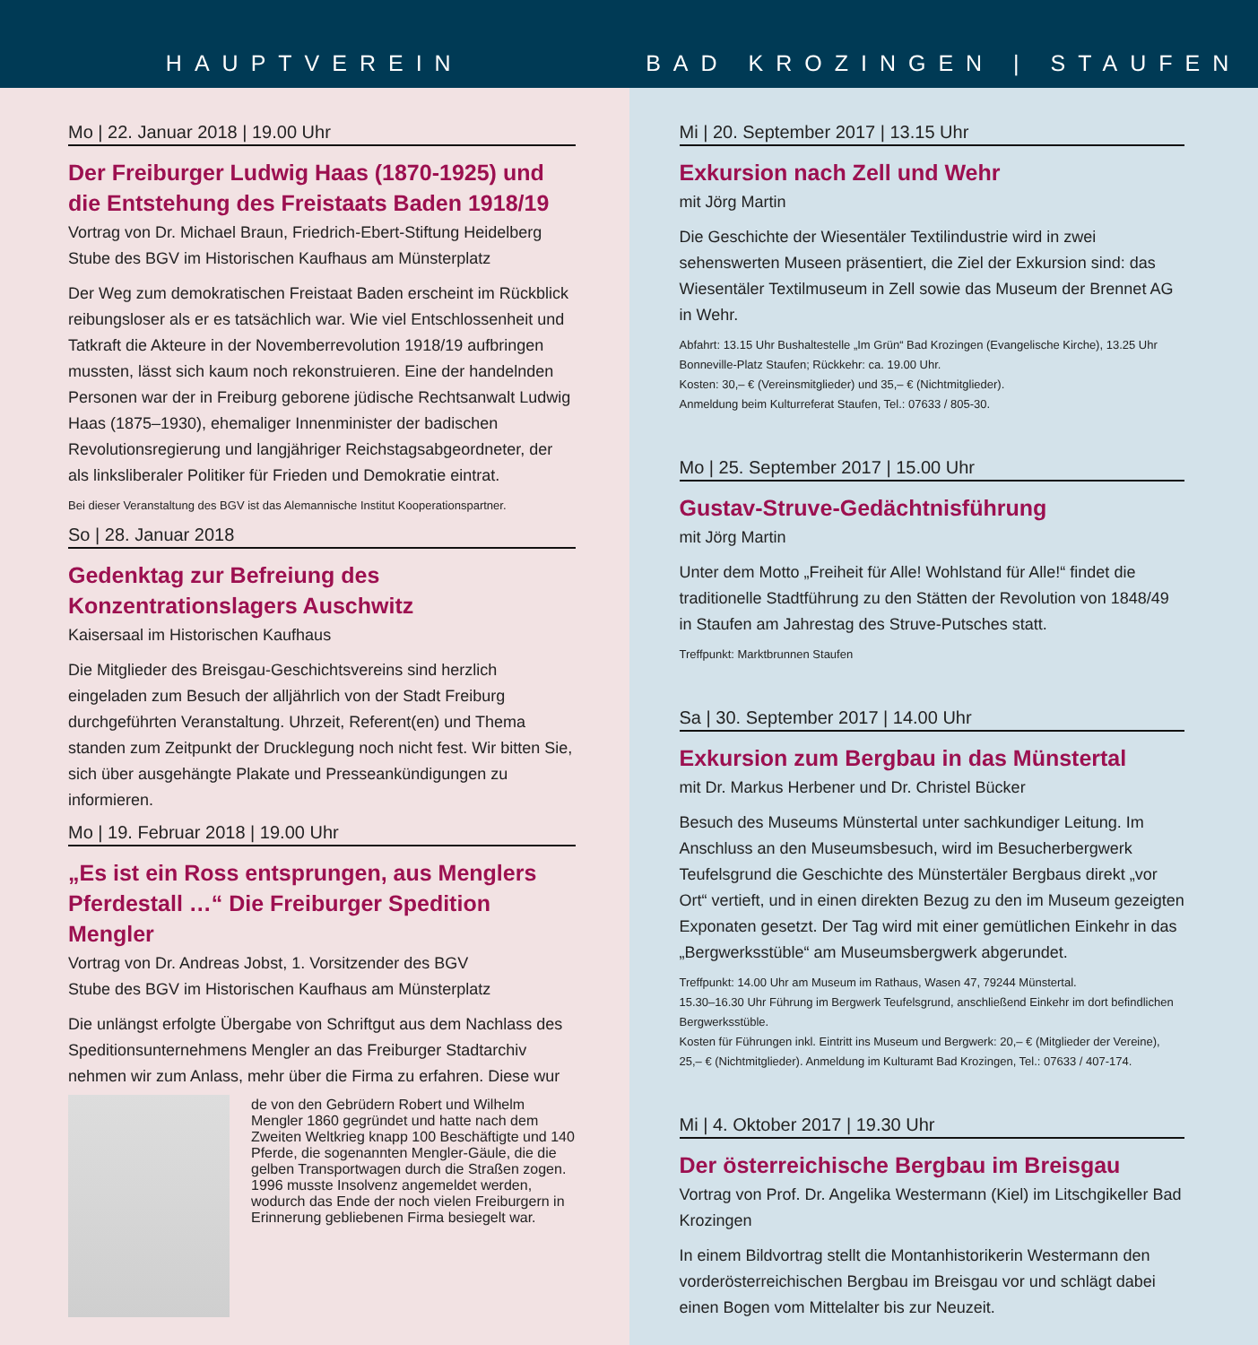HAUPTVEREIN
Mo | 22. Januar 2018 | 19.00 Uhr
Der Freiburger Ludwig Haas (1870-1925) und die Entstehung des Freistaats Baden 1918/19
Vortrag von Dr. Michael Braun, Friedrich-Ebert-Stiftung Heidelberg
Stube des BGV im Historischen Kaufhaus am Münsterplatz
Der Weg zum demokratischen Freistaat Baden erscheint im Rückblick reibungsloser als er es tatsächlich war. Wie viel Entschlossenheit und Tatkraft die Akteure in der Novemberrevolution 1918/19 aufbringen mussten, lässt sich kaum noch rekonstruieren. Eine der handelnden Personen war der in Freiburg geborene jüdische Rechtsanwalt Ludwig Haas (1875–1930), ehemaliger Innenminister der badischen Revolutionsregierung und langjähriger Reichstagsabgeordneter, der als linksliberaler Politiker für Frieden und Demokratie eintrat.
Bei dieser Veranstaltung des BGV ist das Alemannische Institut Kooperationspartner.
So | 28. Januar 2018
Gedenktag zur Befreiung des Konzentrationslagers Auschwitz
Kaisersaal im Historischen Kaufhaus
Die Mitglieder des Breisgau-Geschichtsvereins sind herzlich eingeladen zum Besuch der alljährlich von der Stadt Freiburg durchgeführten Veranstaltung. Uhrzeit, Referent(en) und Thema standen zum Zeitpunkt der Drucklegung noch nicht fest. Wir bitten Sie, sich über ausgehängte Plakate und Presseankündigungen zu informieren.
Mo | 19. Februar 2018 | 19.00 Uhr
„Es ist ein Ross entsprungen, aus Menglers Pferdestall …“ Die Freiburger Spedition Mengler
Vortrag von Dr. Andreas Jobst, 1. Vorsitzender des BGV
Stube des BGV im Historischen Kaufhaus am Münsterplatz
Die unlängst erfolgte Übergabe von Schriftgut aus dem Nachlass des Speditionsunternehmens Mengler an das Freiburger Stadtarchiv nehmen wir zum Anlass, mehr über die Firma zu erfahren. Diese wur
de von den Gebrüdern Robert und Wilhelm Mengler 1860 gegründet und hatte nach dem Zweiten Weltkrieg knapp 100 Beschäftigte und 140 Pferde, die sogenannten Mengler-Gäule, die die gelben Transportwagen durch die Straßen zogen. 1996 musste Insolvenz angemeldet werden, wodurch das Ende der noch vielen Freiburgern in Erinnerung gebliebenen Firma besiegelt war.
BAD KROZINGEN | STAUFEN
Mi | 20. September 2017 | 13.15 Uhr
Exkursion nach Zell und Wehr
mit Jörg Martin
Die Geschichte der Wiesentäler Textilindustrie wird in zwei sehenswerten Museen präsentiert, die Ziel der Exkursion sind: das Wiesentäler Textilmuseum in Zell sowie das Museum der Brennet AG in Wehr.
Abfahrt: 13.15 Uhr Bushaltestelle „Im Grün“ Bad Krozingen (Evangelische Kirche), 13.25 Uhr Bonneville-Platz Staufen; Rückkehr: ca. 19.00 Uhr.
Kosten: 30,– € (Vereinsmitglieder) und 35,– € (Nichtmitglieder).
Anmeldung beim Kulturreferat Staufen, Tel.: 07633 / 805-30.
Mo | 25. September 2017 | 15.00 Uhr
Gustav-Struve-Gedächtnisführung
mit Jörg Martin
Unter dem Motto „Freiheit für Alle! Wohlstand für Alle!“ findet die traditionelle Stadtführung zu den Stätten der Revolution von 1848/49 in Staufen am Jahrestag des Struve-Putsches statt.
Treffpunkt: Marktbrunnen Staufen
Sa | 30. September 2017 | 14.00 Uhr
Exkursion zum Bergbau in das Münstertal
mit Dr. Markus Herbener und Dr. Christel Bücker
Besuch des Museums Münstertal unter sachkundiger Leitung. Im Anschluss an den Museumsbesuch, wird im Besucherbergwerk Teufelsgrund die Geschichte des Münstertäler Bergbaus direkt „vor Ort“ vertieft, und in einen direkten Bezug zu den im Museum gezeigten Exponaten gesetzt. Der Tag wird mit einer gemütlichen Einkehr in das „Bergwerksstüble“ am Museumsbergwerk abgerundet.
Treffpunkt: 14.00 Uhr am Museum im Rathaus, Wasen 47, 79244 Münstertal.
15.30–16.30 Uhr Führung im Bergwerk Teufelsgrund, anschließend Einkehr im dort befindlichen Bergwerksstüble.
Kosten für Führungen inkl. Eintritt ins Museum und Bergwerk: 20,– € (Mitglieder der Vereine), 25,– € (Nichtmitglieder). Anmeldung im Kulturamt Bad Krozingen, Tel.: 07633 / 407-174.
Mi | 4. Oktober 2017 | 19.30 Uhr
Der österreichische Bergbau im Breisgau
Vortrag von Prof. Dr. Angelika Westermann (Kiel) im Litschgikeller Bad Krozingen
In einem Bildvortrag stellt die Montanhistorikerin Westermann den vorderösterreichischen Bergbau im Breisgau vor und schlägt dabei einen Bogen vom Mittelalter bis zur Neuzeit.